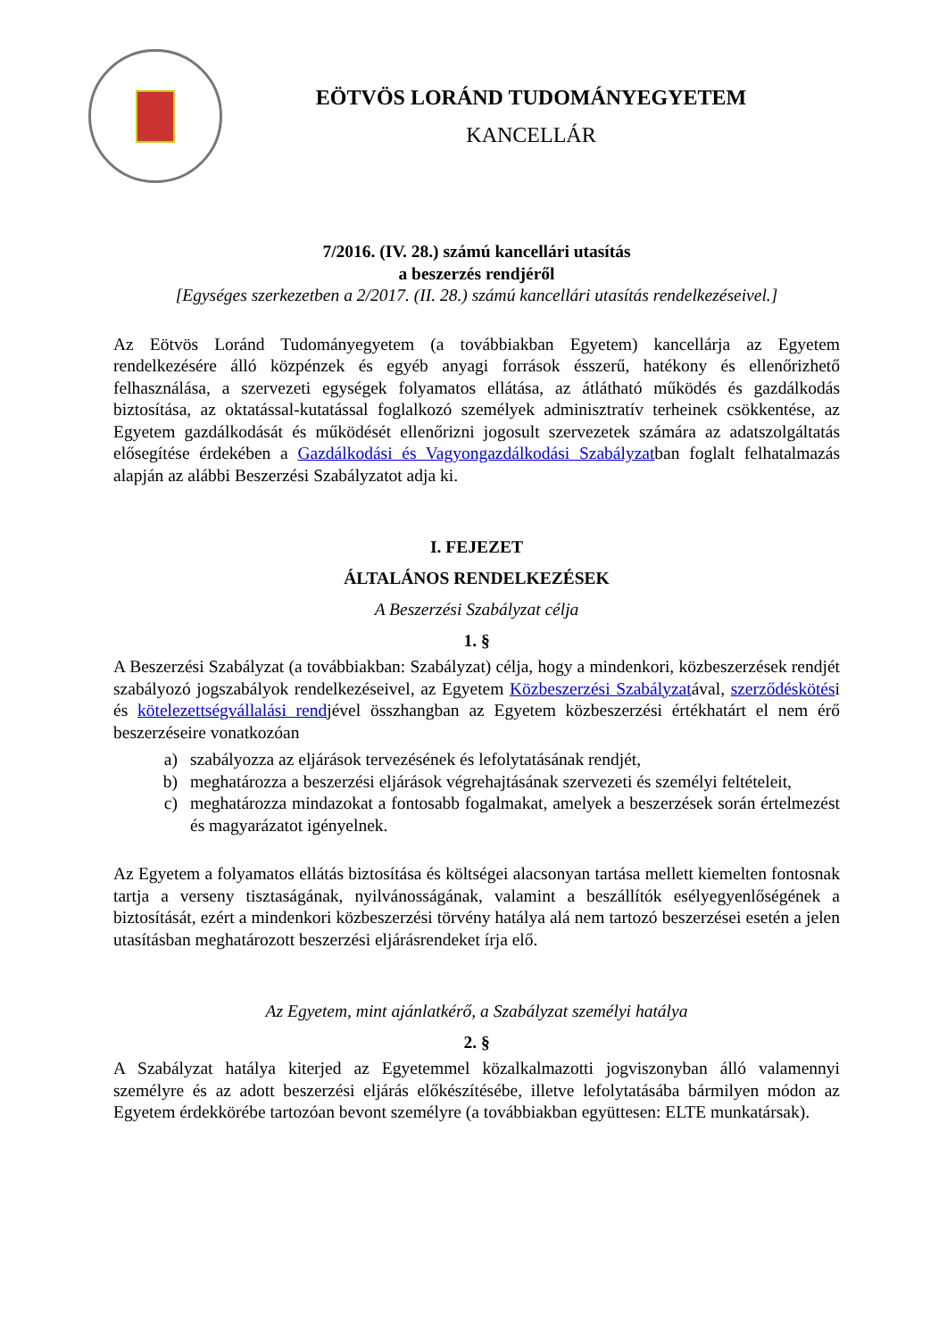EÖTVÖS LORÁND TUDOMÁNYEGYETEM
KANCELLÁR
7/2016. (IV. 28.) számú kancellári utasítás
a beszerzés rendjéről
[Egységes szerkezetben a 2/2017. (II. 28.) számú kancellári utasítás rendelkezéseivel.]
Az Eötvös Loránd Tudományegyetem (a továbbiakban Egyetem) kancellárja az Egyetem rendelkezésére álló közpénzek és egyéb anyagi források ésszerű, hatékony és ellenőrizhető felhasználása, a szervezeti egységek folyamatos ellátása, az átlátható működés és gazdálkodás biztosítása, az oktatással-kutatással foglalkozó személyek adminisztratív terheinek csökkentése, az Egyetem gazdálkodását és működését ellenőrizni jogosult szervezetek számára az adatszolgáltatás elősegítése érdekében a Gazdálkodási és Vagyongazdálkodási Szabályzatban foglalt felhatalmazás alapján az alábbi Beszerzési Szabályzatot adja ki.
I. FEJEZET
ÁLTALÁNOS RENDELKEZÉSEK
A Beszerzési Szabályzat célja
1. §
A Beszerzési Szabályzat (a továbbiakban: Szabályzat) célja, hogy a mindenkori, közbeszerzések rendjét szabályozó jogszabályok rendelkezéseivel, az Egyetem Közbeszerzési Szabályzatával, szerződéskötési és kötelezettségvállalási rendjével összhangban az Egyetem közbeszerzési értékhatárt el nem érő beszerzéseire vonatkozóan
a) szabályozza az eljárások tervezésének és lefolytatásának rendjét,
b) meghatározza a beszerzési eljárások végrehajtásának szervezeti és személyi feltételeit,
c) meghatározza mindazokat a fontosabb fogalmakat, amelyek a beszerzések során értelmezést és magyarázatot igényelnek.
Az Egyetem a folyamatos ellátás biztosítása és költségei alacsonyan tartása mellett kiemelten fontosnak tartja a verseny tisztaságának, nyilvánosságának, valamint a beszállítók esélyegyenlőségének a biztosítását, ezért a mindenkori közbeszerzési törvény hatálya alá nem tartozó beszerzései esetén a jelen utasításban meghatározott beszerzési eljárásrendeket írja elő.
Az Egyetem, mint ajánlatkérő, a Szabályzat személyi hatálya
2. §
A Szabályzat hatálya kiterjed az Egyetemmel közalkalmazotti jogviszonyban álló valamennyi személyre és az adott beszerzési eljárás előkészítésébe, illetve lefolytatásába bármilyen módon az Egyetem érdekkörébe tartozóan bevont személyre (a továbbiakban együttesen: ELTE munkatársak).